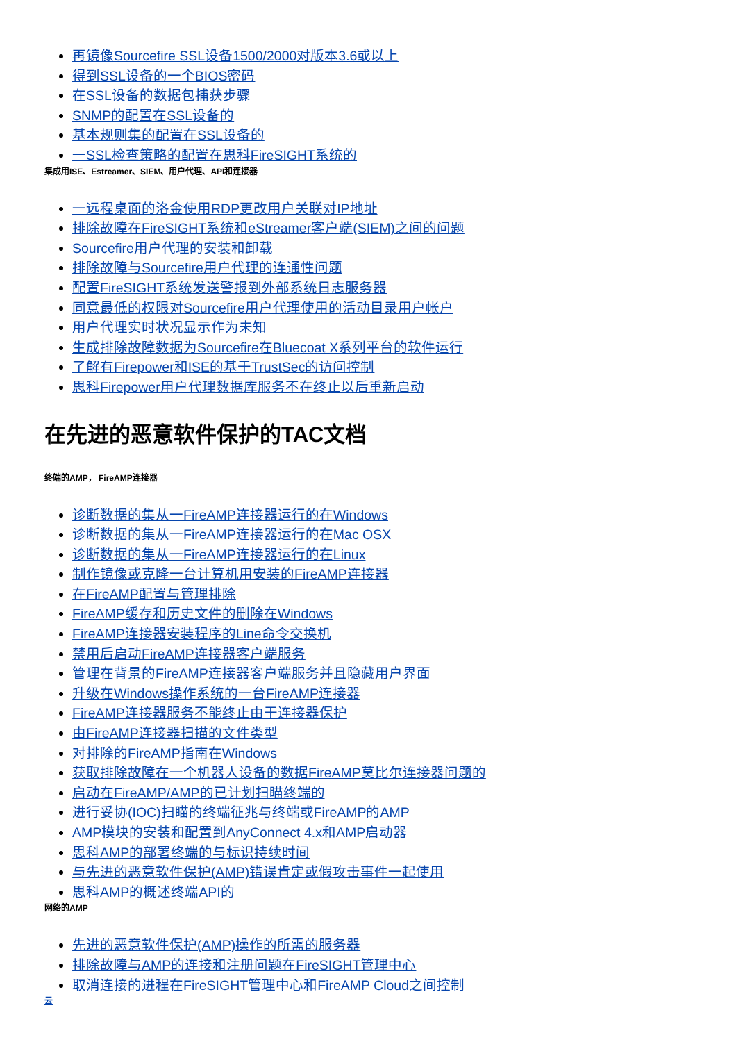再镜像Sourcefire SSL设备1500/2000对版本3.6或以上
得到SSL设备的一个BIOS密码
在SSL设备的数据包捕获步骤
SNMP的配置在SSL设备的
基本规则集的配置在SSL设备的
一SSL检查策略的配置在思科FireSIGHT系统的
集成用ISE、Estreamer、SIEM、用户代理、API和连接器
一远程桌面的洛金使用RDP更改用户关联对IP地址
排除故障在FireSIGHT系统和eStreamer客户端(SIEM)之间的问题
Sourcefire用户代理的安装和卸载
排除故障与Sourcefire用户代理的连通性问题
配置FireSIGHT系统发送警报到外部系统日志服务器
同意最低的权限对Sourcefire用户代理使用的活动目录用户帐户
用户代理实时状况显示作为未知
生成排除故障数据为Sourcefire在Bluecoat X系列平台的软件运行
了解有Firepower和ISE的基于TrustSec的访问控制
思科Firepower用户代理数据库服务不在终止以后重新启动
在先进的恶意软件保护的TAC文档
终端的AMP， FireAMP连接器
诊断数据的集从一FireAMP连接器运行的在Windows
诊断数据的集从一FireAMP连接器运行的在Mac OSX
诊断数据的集从一FireAMP连接器运行的在Linux
制作镜像或克隆一台计算机用安装的FireAMP连接器
在FireAMP配置与管理排除
FireAMP缓存和历史文件的删除在Windows
FireAMP连接器安装程序的Line命令交换机
禁用后启动FireAMP连接器客户端服务
管理在背景的FireAMP连接器客户端服务并且隐藏用户界面
升级在Windows操作系统的一台FireAMP连接器
FireAMP连接器服务不能终止由于连接器保护
由FireAMP连接器扫描的文件类型
对排除的FireAMP指南在Windows
获取排除故障在一个机器人设备的数据FireAMP莫比尔连接器问题的
启动在FireAMP/AMP的已计划扫瞄终端的
进行妥协(IOC)扫瞄的终端征兆与终端或FireAMP的AMP
AMP模块的安装和配置到AnyConnect 4.x和AMP启动器
思科AMP的部署终端的与标识持续时间
与先进的恶意软件保护(AMP)错误肯定或假攻击事件一起使用
思科AMP的概述终端API的
网络的AMP
先进的恶意软件保护(AMP)操作的所需的服务器
排除故障与AMP的连接和注册问题在FireSIGHT管理中心
取消连接的进程在FireSIGHT管理中心和FireAMP Cloud之间控制
云